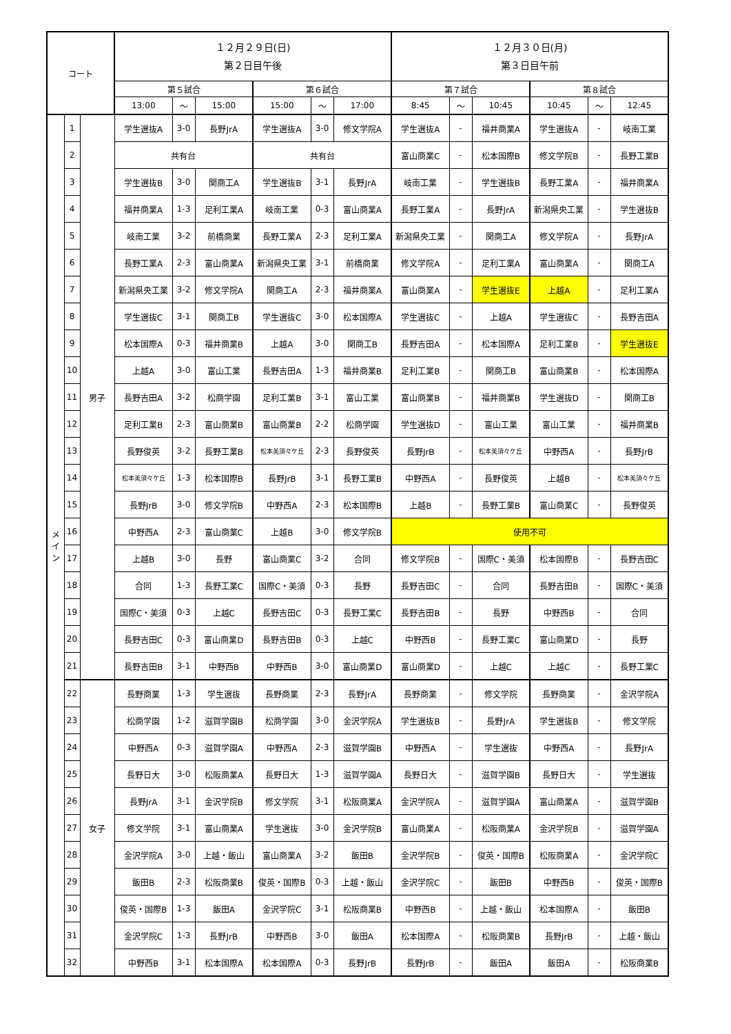| コート | | | １２月２９日(日) 第２日目午後 | | | | | | １２月３０日(月) 第３日目午前 | | | | | |
| --- | --- | --- | --- | --- | --- | --- | --- | --- | --- | --- | --- | --- | --- | --- |
| | | | 第５試合 | | | 第６試合 | | | 第７試合 | | | 第８試合 | | |
| | | | 13:00 | ～ | 15:00 | 15:00 | ～ | 17:00 | 8:45 | ～ | 10:45 | 10:45 | ～ | 12:45 |
| メ イ ン | 1 | 男子 | 学生選抜A | 3-0 | 長野JrA | 学生選抜A | 3-0 | 修文学院A | 学生選抜A | - | 福井商業A | 学生選抜A | - | 岐南工業 |
| | 2 | | 共有台 | | | 共有台 | | | 富山商業C | - | 松本国際B | 修文学院B | - | 長野工業B |
| | 3 | | 学生選抜B | 3-0 | 関商工A | 学生選抜B | 3-1 | 長野JrA | 岐南工業 | - | 学生選抜B | 長野工業A | - | 福井商業A |
| | 4 | | 福井商業A | 1-3 | 足利工業A | 岐南工業 | 0-3 | 富山商業A | 長野工業A | - | 長野JrA | 新潟県央工業 | - | 学生選抜B |
| | 5 | | 岐南工業 | 3-2 | 前橋商業 | 長野工業A | 2-3 | 足利工業A | 新潟県央工業 | - | 関商工A | 修文学院A | - | 長野JrA |
| | 6 | | 長野工業A | 2-3 | 富山商業A | 新潟県央工業 | 3-1 | 前橋商業 | 修文学院A | - | 足利工業A | 富山商業A | - | 関商工A |
| | 7 | | 新潟県央工業 | 3-2 | 修文学院A | 関商工A | 2-3 | 福井商業A | 富山商業A | - | 学生選抜E | 上越A | - | 足利工業A |
| | 8 | | 学生選抜C | 3-1 | 関商工B | 学生選抜C | 3-0 | 松本国際A | 学生選抜C | - | 上越A | 学生選抜C | - | 長野吉田A |
| | 9 | | 松本国際A | 0-3 | 福井商業B | 上越A | 3-0 | 関商工B | 長野吉田A | - | 松本国際A | 足利工業B | - | 学生選抜E |
| | 10 | | 上越A | 3-0 | 富山工業 | 長野吉田A | 1-3 | 福井商業B | 足利工業B | - | 関商工B | 富山商業B | - | 松本国際A |
| | 11 | | 長野吉田A | 3-2 | 松商学園 | 足利工業B | 3-1 | 富山工業 | 富山商業B | - | 福井商業B | 学生選抜D | - | 関商工B |
| | 12 | | 足利工業B | 2-3 | 富山商業B | 富山商業B | 2-2 | 松商学園 | 学生選抜D | - | 富山工業 | 富山工業 | - | 福井商業B |
| | 13 | | 長野俊英 | 3-2 | 長野工業B | 松本美須々ケ丘 | 2-3 | 長野俊英 | 長野JrB | - | 松本美須々ケ丘 | 中野西A | - | 長野JrB |
| | 14 | | 松本美須々ケ丘 | 1-3 | 松本国際B | 長野JrB | 3-1 | 長野工業B | 中野西A | - | 長野俊英 | 上越B | - | 松本美須々ケ丘 |
| | 15 | | 長野JrB | 3-0 | 修文学院B | 中野西A | 2-3 | 松本国際B | 上越B | - | 長野工業B | 富山商業C | - | 長野俊英 |
| | 16 | | 中野西A | 2-3 | 富山商業C | 上越B | 3-0 | 修文学院B | 使用不可 | | | | | |
| | 17 | | 上越B | 3-0 | 長野 | 富山商業C | 3-2 | 合同 | 修文学院B | - | 国際C・美須 | 松本国際B | - | 長野吉田C |
| | 18 | | 合同 | 1-3 | 長野工業C | 国際C・美須 | 0-3 | 長野 | 長野吉田C | - | 合同 | 長野吉田B | - | 国際C・美須 |
| | 19 | | 国際C・美須 | 0-3 | 上越C | 長野吉田C | 0-3 | 長野工業C | 長野吉田B | - | 長野 | 中野西B | - | 合同 |
| | 20 | | 長野吉田C | 0-3 | 富山商業D | 長野吉田B | 0-3 | 上越C | 中野西B | - | 長野工業C | 富山商業D | - | 長野 |
| | 21 | | 長野吉田B | 3-1 | 中野西B | 中野西B | 3-0 | 富山商業D | 富山商業D | - | 上越C | 上越C | - | 長野工業C |
| | 22 | 女子 | 長野商業 | 1-3 | 学生選抜 | 長野商業 | 2-3 | 長野JrA | 長野商業 | - | 修文学院 | 長野商業 | - | 金沢学院A |
| | 23 | | 松商学園 | 1-2 | 滋賀学園B | 松商学園 | 3-0 | 金沢学院A | 学生選抜B | - | 長野JrA | 学生選抜B | - | 修文学院 |
| | 24 | | 中野西A | 0-3 | 滋賀学園A | 中野西A | 2-3 | 滋賀学園B | 中野西A | - | 学生選抜 | 中野西A | - | 長野JrA |
| | 25 | | 長野日大 | 3-0 | 松阪商業A | 長野日大 | 1-3 | 滋賀学園A | 長野日大 | - | 滋賀学園B | 長野日大 | - | 学生選抜 |
| | 26 | | 長野JrA | 3-1 | 金沢学院B | 修文学院 | 3-1 | 松阪商業A | 金沢学院A | - | 滋賀学園A | 富山商業A | - | 滋賀学園B |
| | 27 | | 修文学院 | 3-1 | 富山商業A | 学生選抜 | 3-0 | 金沢学院B | 富山商業A | - | 松阪商業A | 金沢学院B | - | 滋賀学園A |
| | 28 | | 金沢学院A | 3-0 | 上越・飯山 | 富山商業A | 3-2 | 飯田B | 金沢学院B | - | 俊英・国際B | 松阪商業A | - | 金沢学院C |
| | 29 | | 飯田B | 2-3 | 松阪商業B | 俊英・国際B | 0-3 | 上越・飯山 | 金沢学院C | - | 飯田B | 中野西B | - | 俊英・国際B |
| | 30 | | 俊英・国際B | 1-3 | 飯田A | 金沢学院C | 3-1 | 松阪商業B | 中野西B | - | 上越・飯山 | 松本国際A | - | 飯田B |
| | 31 | | 金沢学院C | 1-3 | 長野JrB | 中野西B | 3-0 | 飯田A | 松本国際A | - | 松阪商業B | 長野JrB | - | 上越・飯山 |
| | 32 | | 中野西B | 3-1 | 松本国際A | 松本国際A | 0-3 | 長野JrB | 長野JrB | - | 飯田A | 飯田A | - | 松阪商業B |